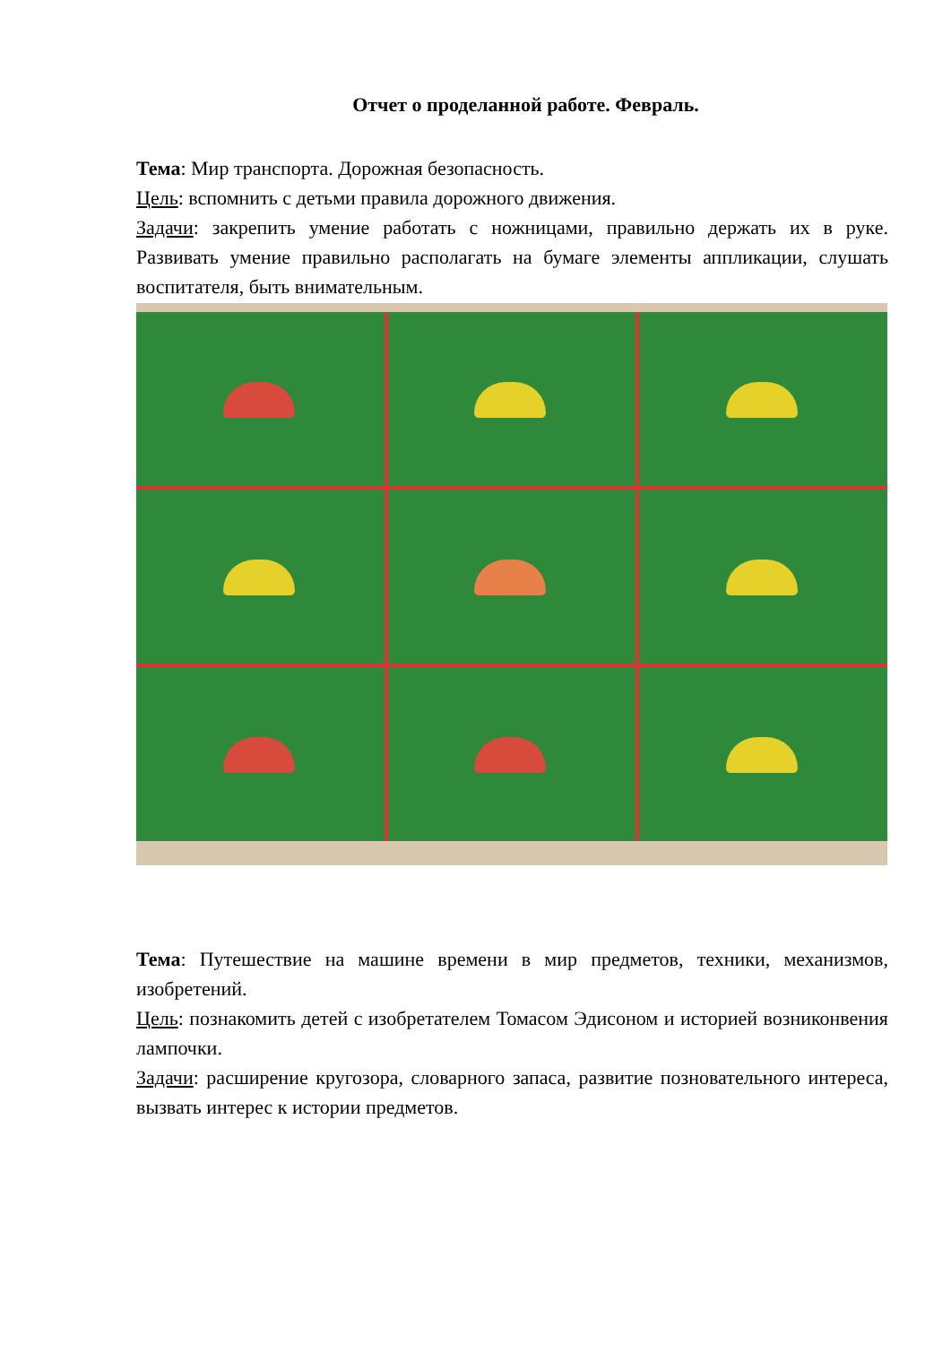Отчет о проделанной работе. Февраль.
Тема: Мир транспорта. Дорожная безопасность.
Цель: вспомнить с детьми правила дорожного движения.
Задачи: закрепить умение работать с ножницами, правильно держать их в руке. Развивать умение правильно располагать на бумаге элементы аппликации, слушать воспитателя, быть внимательным.
Тема: Путешествие на машине времени в мир предметов, техники, механизмов, изобретений.
Цель: познакомить детей с изобретателем Томасом Эдисоном и историей возниконвения лампочки.
Задачи: расширение кругозора, словарного запаса, развитие познователь­ного интереса, вызвать интерес к истории предметов.